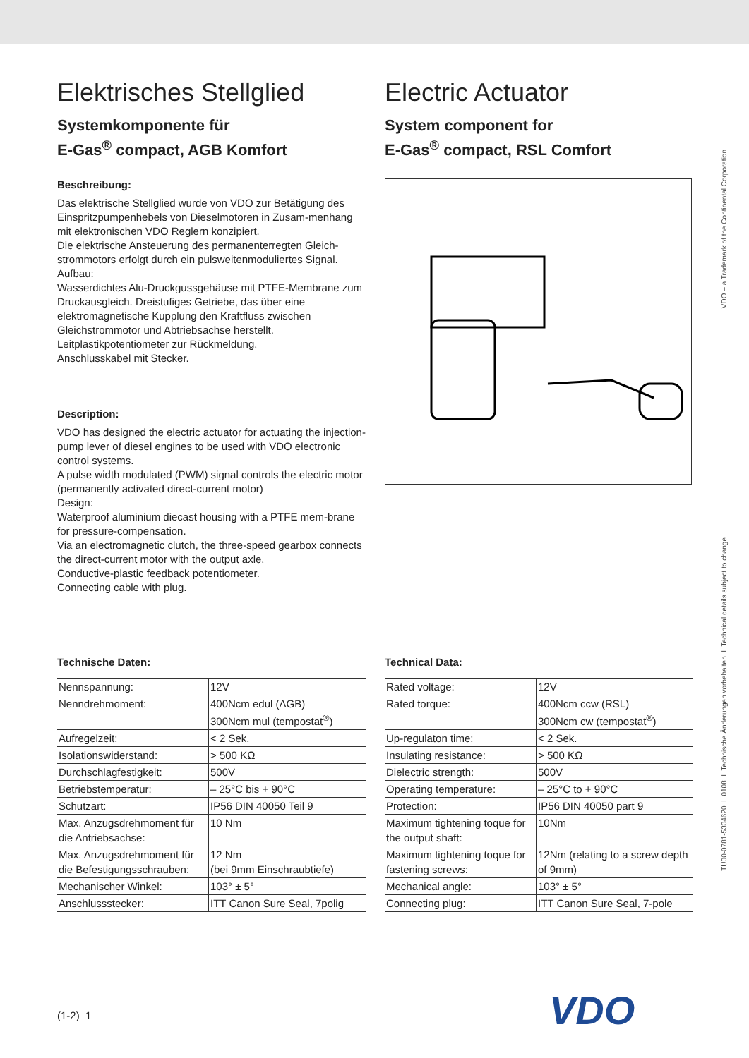Elektrisches Stellglied
Systemkomponente für
E-Gas<sup>®</sup> compact, AGB Komfort
Beschreibung:
Das elektrische Stellglied wurde von VDO zur Betätigung des Einspritzpumpenhebels von Dieselmotoren in Zusam-menhang mit elektronischen VDO Reglern konzipiert.
Die elektrische Ansteuerung des permanenterregten Gleich-strommotors erfolgt durch ein pulsweitenmoduliertes Signal.
Aufbau:
Wasserdichtes Alu-Druckgussgehäuse mit PTFE-Membrane zum Druckausgleich. Dreistufiges Getriebe, das über eine elektromagnetische Kupplung den Kraftfluss zwischen Gleichstrommotor und Abtriebsachse herstellt.
Leitplastikpotentiometer zur Rückmeldung.
Anschlusskabel mit Stecker.
Description:
VDO has designed the electric actuator for actuating the injection-pump lever of diesel engines to be used with VDO electronic control systems.
A pulse width modulated (PWM) signal controls the electric motor (permanently activated direct-current motor)
Design:
Waterproof aluminium diecast housing with a PTFE mem-brane for pressure-compensation.
Via an electromagnetic clutch, the three-speed gearbox connects the direct-current motor with the output axle.
Conductive-plastic feedback potentiometer.
Connecting cable with plug.
Electric Actuator
System component for
E-Gas<sup>®</sup> compact, RSL Comfort
Technische Daten:
| Nennspannung: | 12V |
| Nenndrehmoment: | 400Ncm edul (AGB) 300Ncm mul (tempostat<sup>®</sup>) |
| Aufregelzeit: | < 2 Sek. |
| Isolationswiderstand: | > 500 KΩ |
| Durchschlagfestigkeit: | 500V |
| Betriebstemperatur: | – 25°C bis + 90°C |
| Schutzart: | IP56 DIN 40050 Teil 9 |
| Max. Anzugsdrehmoment für die Antriebsachse: | 10 Nm |
| Max. Anzugsdrehmoment für die Befestigungsschrauben: | 12 Nm (bei 9mm Einschraubtiefe) |
| Mechanischer Winkel: | 103° ± 5° |
| Anschlussstecker: | ITT Canon Sure Seal, 7polig |
Technical Data:
| Rated voltage: | 12V |
| Rated torque: | 400Ncm ccw (RSL) 300Ncm cw (tempostat<sup>®</sup>) |
| Up-regulaton time: | < 2 Sek. |
| Insulating resistance: | > 500 KΩ |
| Dielectric strength: | 500V |
| Operating temperature: | – 25°C to + 90°C |
| Protection: | IP56 DIN 40050 part 9 |
| Maximum tightening toque for the output shaft: | 10Nm |
| Maximum tightening toque for fastening screws: | 12Nm (relating to a screw depth of 9mm) |
| Mechanical angle: | 103° ± 5° |
| Connecting plug: | ITT Canon Sure Seal, 7-pole |
VDO – a Trademark of the Continental Corporation
TU00-0781-5304620 I 0108 I Technische Änderungen vorbehalten I Technical details subject to change
(1-2) 1 VDO